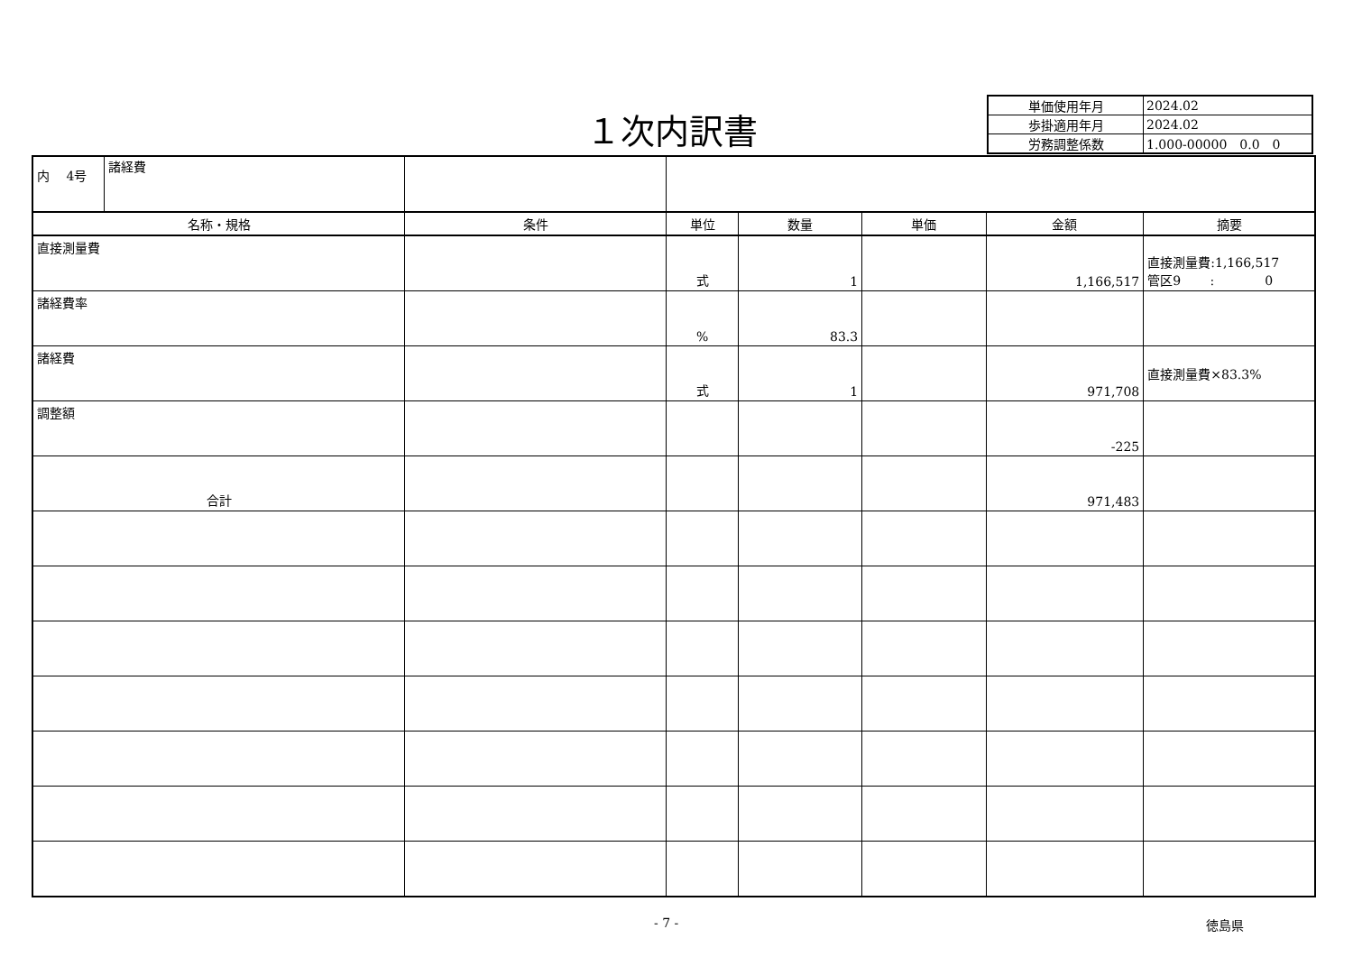１次内訳書
| 単価使用年月 | 2024.02 |
| 歩掛適用年月 | 2024.02 |
| 労務調整係数 | 1.000-00000 0.0 0 |
| 内 4号 諸経費 | | | | | | |
| 名称・規格 | 条件 | 単位 | 数量 | 単価 | 金額 | 摘要 |
| 直接測量費 | | 式 | 1 | | 1,166,517 | 直接測量費:1,166,517 管区9 : 0 |
| 諸経費率 | | % | 83.3 | | | |
| 諸経費 | | 式 | 1 | | 971,708 | 直接測量費×83.3% |
| 調整額 | | | | | -225 | |
| 合計 | | | | | 971,483 | |
- 7 - 徳島県